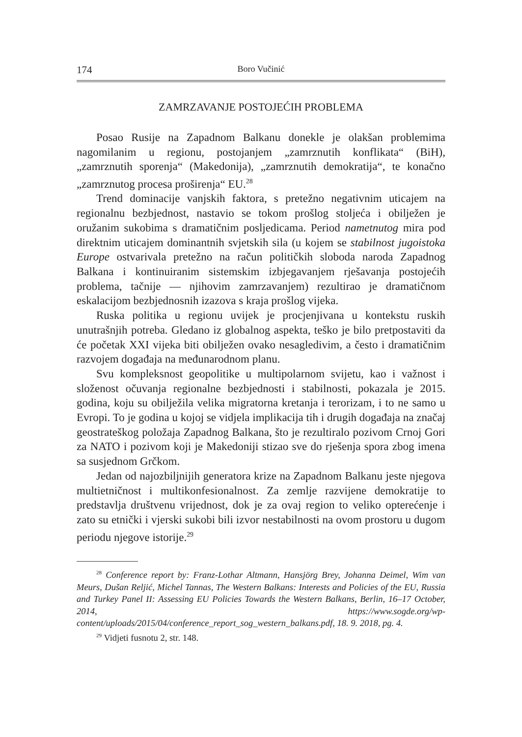174 Boro Vučinić
ZAMRZAVANJE POSTOJEĆIH PROBLEMA
Posao Rusije na Zapadnom Balkanu donekle je olakšan problemima nagomilanim u regionu, postojanjem „zamrznutih konflikata“ (BiH), „zamrznutih sporenja“ (Makedonija), „zamrznutih demokratija“, te konačno „zamrznutog procesa proširenja“ EU.<sup>28</sup>
Trend dominacije vanjskih faktora, s pretežno negativnim uticajem na regionalnu bezbjednost, nastavio se tokom prošlog stoljeća i obilježen je oružanim sukobima s dramatičnim posljedicama. Period nametnutog mira pod direktnim uticajem dominantnih svjetskih sila (u kojem se stabilnost jugoistoka Europe ostvarivala pretežno na račun političkih sloboda naroda Zapadnog Balkana i kontinuiranim sistemskim izbjegavanjem rješavanja postojećih problema, tačnije — njihovim zamrzavanjem) rezultirao je dramatičnom eskalacijom bezbjednosnih izazova s kraja prošlog vijeka.
Ruska politika u regionu uvijek je procjenjivana u kontekstu ruskih unutrašnjih potreba. Gledano iz globalnog aspekta, teško je bilo pretpostaviti da će početak XXI vijeka biti obilježen ovako nesagledivim, a često i dramatičnim razvojem događaja na međunarodnom planu.
Svu kompleksnost geopolitike u multipolarnom svijetu, kao i važnost i složenost očuvanja regionalne bezbjednosti i stabilnosti, pokazala je 2015. godina, koju su obilježila velika migratorna kretanja i terorizam, i to ne samo u Evropi. To je godina u kojoj se vidjela implikacija tih i drugih događaja na značaj geostrateškog položaja Zapadnog Balkana, što je rezultiralo pozivom Crnoj Gori za NATO i pozivom koji je Makedoniji stizao sve do rješenja spora zbog imena sa susjednom Grčkom.
Jedan od najozbiljnijih generatora krize na Zapadnom Balkanu jeste njegova multietničnost i multikonfesionalnost. Za zemlje razvijene demokratije to predstavlja društvenu vrijednost, dok je za ovaj region to veliko opterećenje i zato su etnički i vjerski sukobi bili izvor nestabilnosti na ovom prostoru u dugom periodu njegove istorije.<sup>29</sup>
<sup>28</sup> Conference report by: Franz-Lothar Altmann, Hansjörg Brey, Johanna Deimel, Wim van Meurs, Dušan Reljić, Michel Tannas, The Western Balkans: Interests and Policies of the EU, Russia and Turkey Panel II: Assessing EU Policies Towards the Western Balkans, Berlin, 16–17 October, 2014, https://www.sogde.org/wp-content/uploads/2015/04/conference_report_sog_western_balkans.pdf, 18. 9. 2018, pg. 4.
<sup>29</sup> Vidjeti fusnotu 2, str. 148.